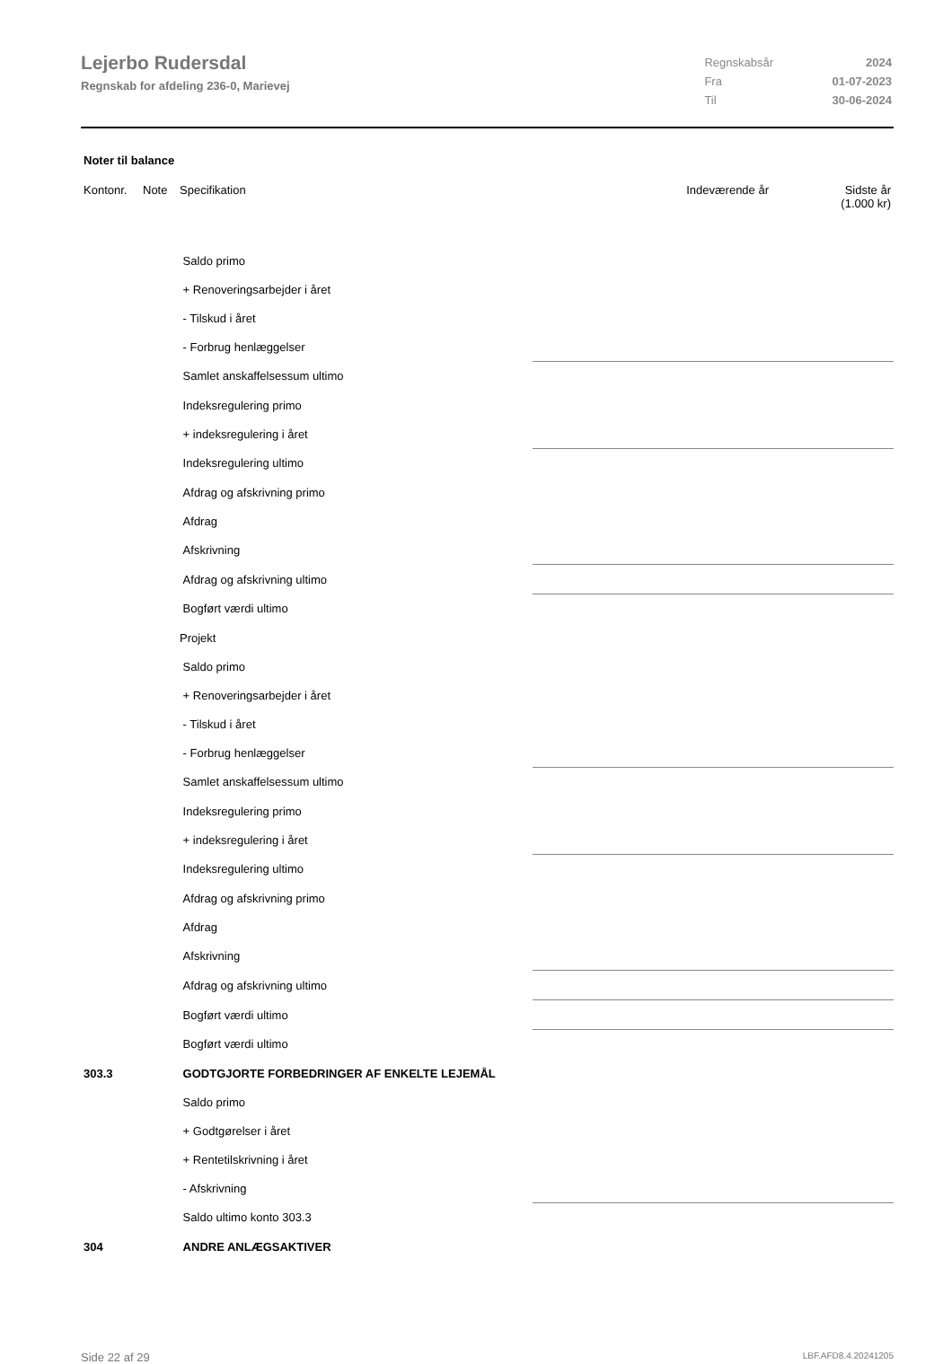Lejerbo Rudersdal
Regnskab for afdeling 236-0, Marievej
| Regnskabsår | 2024 |
| Fra | 01-07-2023 |
| Til | 30-06-2024 |
Noter til balance
| Kontonr. | Note | Specifikation | Indeværende år | Sidste år (1.000 kr) |
| --- | --- | --- | --- | --- |
| | | Saldo primo | | |
| | | + Renoveringsarbejder i året | | |
| | | - Tilskud i året | | |
| | | - Forbrug henlæggelser | | |
| | | Samlet anskaffelsessum ultimo | | |
| | | Indeksregulering primo | | |
| | | + indeksregulering i året | | |
| | | Indeksregulering ultimo | | |
| | | Afdrag og afskrivning primo | | |
| | | Afdrag | | |
| | | Afskrivning | | |
| | | Afdrag og afskrivning ultimo | | |
| | | Bogført værdi ultimo | | |
| | | Projekt | | |
| | | Saldo primo | | |
| | | + Renoveringsarbejder i året | | |
| | | - Tilskud i året | | |
| | | - Forbrug henlæggelser | | |
| | | Samlet anskaffelsessum ultimo | | |
| | | Indeksregulering primo | | |
| | | + indeksregulering i året | | |
| | | Indeksregulering ultimo | | |
| | | Afdrag og afskrivning primo | | |
| | | Afdrag | | |
| | | Afskrivning | | |
| | | Afdrag og afskrivning ultimo | | |
| | | Bogført værdi ultimo | | |
| | | Bogført værdi ultimo | | |
| 303.3 | | GODTGJORTE FORBEDRINGER AF ENKELTE LEJEMÅL | | |
| | | Saldo primo | | |
| | | + Godtgørelser i året | | |
| | | + Rentetilskrivning i året | | |
| | | - Afskrivning | | |
| | | Saldo ultimo konto 303.3 | | |
| 304 | | ANDRE ANLÆGSAKTIVER | | |
Side 22 af 29 LBF.AFD8.4.20241205